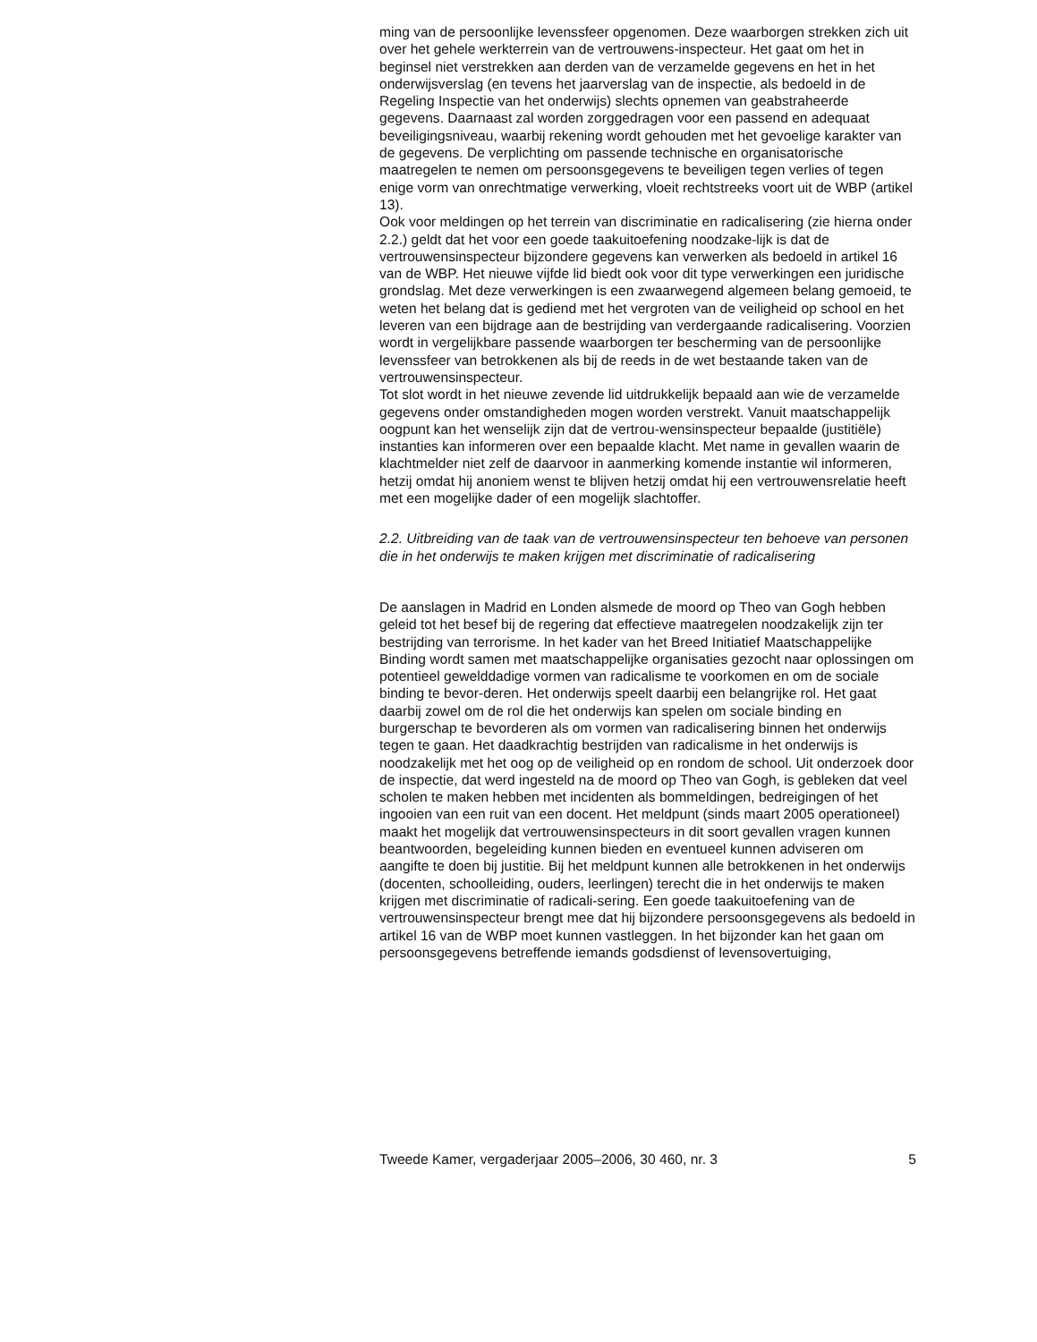ming van de persoonlijke levenssfeer opgenomen. Deze waarborgen strekken zich uit over het gehele werkterrein van de vertrouwens-inspecteur. Het gaat om het in beginsel niet verstrekken aan derden van de verzamelde gegevens en het in het onderwijsverslag (en tevens het jaarverslag van de inspectie, als bedoeld in de Regeling Inspectie van het onderwijs) slechts opnemen van geabstraheerde gegevens. Daarnaast zal worden zorggedragen voor een passend en adequaat beveiligingsniveau, waarbij rekening wordt gehouden met het gevoelige karakter van de gegevens. De verplichting om passende technische en organisatorische maatregelen te nemen om persoonsgegevens te beveiligen tegen verlies of tegen enige vorm van onrechtmatige verwerking, vloeit rechtstreeks voort uit de WBP (artikel 13).
Ook voor meldingen op het terrein van discriminatie en radicalisering (zie hierna onder 2.2.) geldt dat het voor een goede taakuitoefening noodzake-lijk is dat de vertrouwensinspecteur bijzondere gegevens kan verwerken als bedoeld in artikel 16 van de WBP. Het nieuwe vijfde lid biedt ook voor dit type verwerkingen een juridische grondslag. Met deze verwerkingen is een zwaarwegend algemeen belang gemoeid, te weten het belang dat is gediend met het vergroten van de veiligheid op school en het leveren van een bijdrage aan de bestrijding van verdergaande radicalisering. Voorzien wordt in vergelijkbare passende waarborgen ter bescherming van de persoonlijke levenssfeer van betrokkenen als bij de reeds in de wet bestaande taken van de vertrouwensinspecteur.
Tot slot wordt in het nieuwe zevende lid uitdrukkelijk bepaald aan wie de verzamelde gegevens onder omstandigheden mogen worden verstrekt. Vanuit maatschappelijk oogpunt kan het wenselijk zijn dat de vertrou-wensinspecteur bepaalde (justitiële) instanties kan informeren over een bepaalde klacht. Met name in gevallen waarin de klachtmelder niet zelf de daarvoor in aanmerking komende instantie wil informeren, hetzij omdat hij anoniem wenst te blijven hetzij omdat hij een vertrouwensrelatie heeft met een mogelijke dader of een mogelijk slachtoffer.
2.2. Uitbreiding van de taak van de vertrouwensinspecteur ten behoeve van personen die in het onderwijs te maken krijgen met discriminatie of radicalisering
De aanslagen in Madrid en Londen alsmede de moord op Theo van Gogh hebben geleid tot het besef bij de regering dat effectieve maatregelen noodzakelijk zijn ter bestrijding van terrorisme. In het kader van het Breed Initiatief Maatschappelijke Binding wordt samen met maatschappelijke organisaties gezocht naar oplossingen om potentieel gewelddadige vormen van radicalisme te voorkomen en om de sociale binding te bevor-deren. Het onderwijs speelt daarbij een belangrijke rol. Het gaat daarbij zowel om de rol die het onderwijs kan spelen om sociale binding en burgerschap te bevorderen als om vormen van radicalisering binnen het onderwijs tegen te gaan. Het daadkrachtig bestrijden van radicalisme in het onderwijs is noodzakelijk met het oog op de veiligheid op en rondom de school. Uit onderzoek door de inspectie, dat werd ingesteld na de moord op Theo van Gogh, is gebleken dat veel scholen te maken hebben met incidenten als bommeldingen, bedreigingen of het ingooien van een ruit van een docent. Het meldpunt (sinds maart 2005 operationeel) maakt het mogelijk dat vertrouwensinspecteurs in dit soort gevallen vragen kunnen beantwoorden, begeleiding kunnen bieden en eventueel kunnen adviseren om aangifte te doen bij justitie. Bij het meldpunt kunnen alle betrokkenen in het onderwijs (docenten, schoolleiding, ouders, leerlingen) terecht die in het onderwijs te maken krijgen met discriminatie of radicali-sering. Een goede taakuitoefening van de vertrouwensinspecteur brengt mee dat hij bijzondere persoonsgegevens als bedoeld in artikel 16 van de WBP moet kunnen vastleggen. In het bijzonder kan het gaan om persoonsgegevens betreffende iemands godsdienst of levensovertuiging,
Tweede Kamer, vergaderjaar 2005–2006, 30 460, nr. 3 5